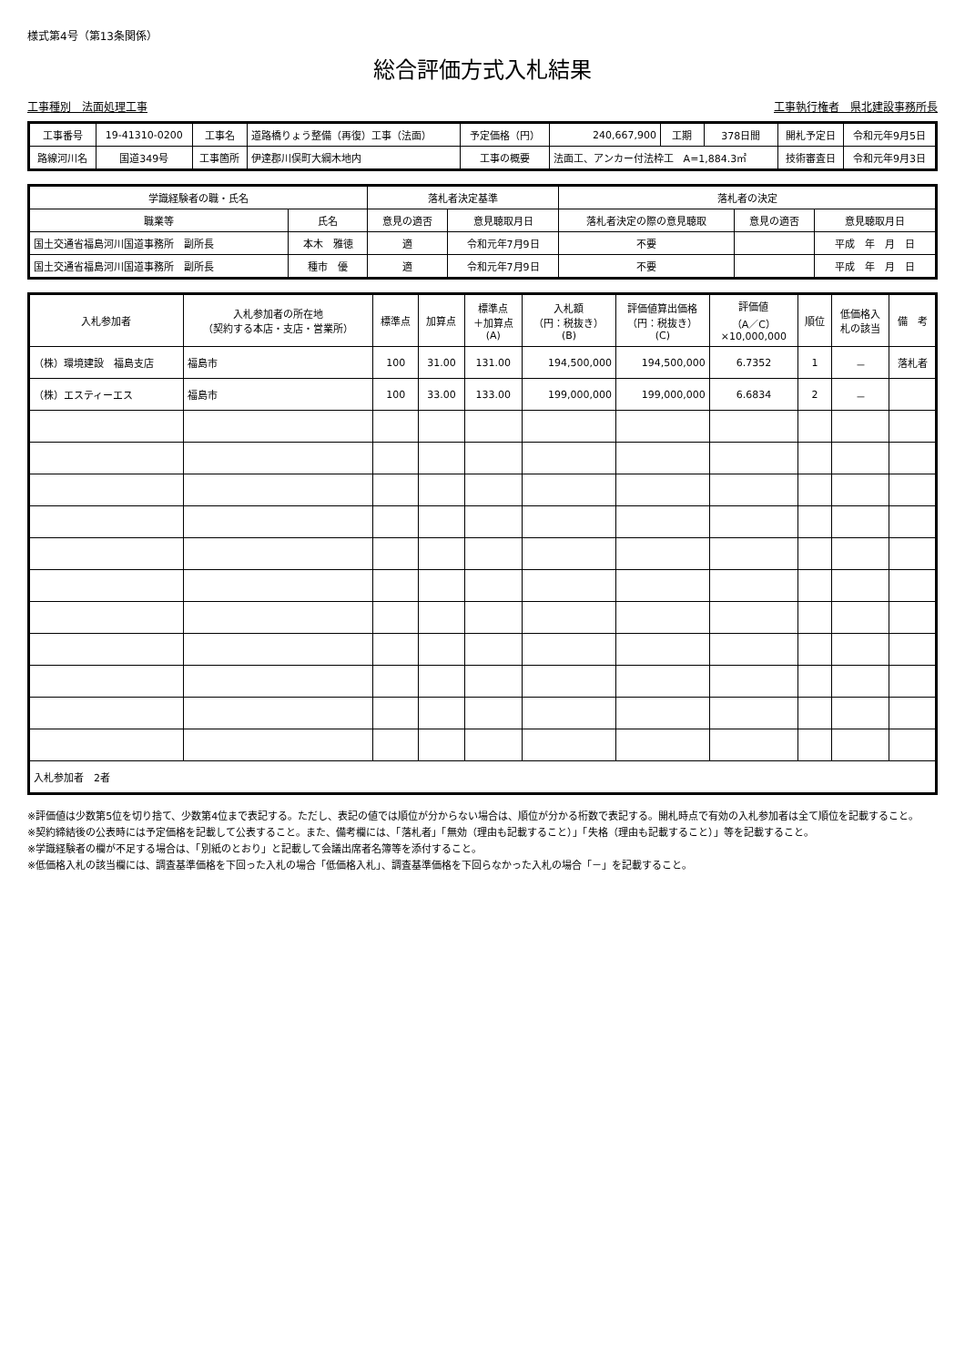様式第4号（第13条関係）
総合評価方式入札結果
工事種別　法面処理工事 工事執行権者　県北建設事務所長
| 工事番号 | 19-41310-0200 | 工事名 | 道路橋りょう整備（再復）工事（法面） | 予定価格（円） | 240,667,900 | 工期 | 378日間 | 開札予定日 | 令和元年9月5日 |
| 路線河川名 | 国道349号 | 工事箇所 | 伊達郡川俣町大綱木地内 | 工事の概要 | 法面工、アンカー付法枠工 A=1,884.3㎡ | | | 技術審査日 | 令和元年9月3日 |
| 学識経験者の職・氏名 | | 落札者決定基準 | | 落札者の決定 | | |
| --- | --- | --- | --- | --- | --- | --- |
| 職業等 | 氏名 | 意見の適否 | 意見聴取月日 | 落札者決定の際の意見聴取 | 意見の適否 | 意見聴取月日 |
| 国土交通省福島河川国道事務所 副所長 | 本木 雅徳 | 適 | 令和元年7月9日 | 不要 | | 平成 年 月 日 |
| 国土交通省福島河川国道事務所 副所長 | 種市 優 | 適 | 令和元年7月9日 | 不要 | | 平成 年 月 日 |
| 入札参加者 | 入札参加者の所在地 （契約する本店・支店・営業所） | 標準点 | 加算点 | 標準点 ＋加算点 (A) | 入札額 （円：税抜き） (B) | 評価値算出価格 （円：税抜き） (C) | 評価値 （A／C） ×10,000,000 | 順位 | 低価格入 札の該当 | 備 考 |
| --- | --- | --- | --- | --- | --- | --- | --- | --- | --- | --- |
| （株）環境建設 福島支店 | 福島市 | 100 | 31.00 | 131.00 | 194,500,000 | 194,500,000 | 6.7352 | 1 | － | 落札者 |
| （株）エスティーエス | 福島市 | 100 | 33.00 | 133.00 | 199,000,000 | 199,000,000 | 6.6834 | 2 | － | |
| 入札参加者 2者 | | | | | | | | | | |
※評価値は少数第5位を切り捨て、少数第4位まで表記する。ただし、表記の値では順位が分からない場合は、順位が分かる桁数で表記する。開札時点で有効の入札参加者は全て順位を記載すること。
※契約締結後の公表時には予定価格を記載して公表すること。また、備考欄には、「落札者」「無効（理由も記載すること）」「失格（理由も記載すること）」等を記載すること。
※学識経験者の欄が不足する場合は、「別紙のとおり」と記載して会議出席者名簿等を添付すること。
※低価格入札の該当欄には、調査基準価格を下回った入札の場合「低価格入札」、調査基準価格を下回らなかった入札の場合「－」を記載すること。